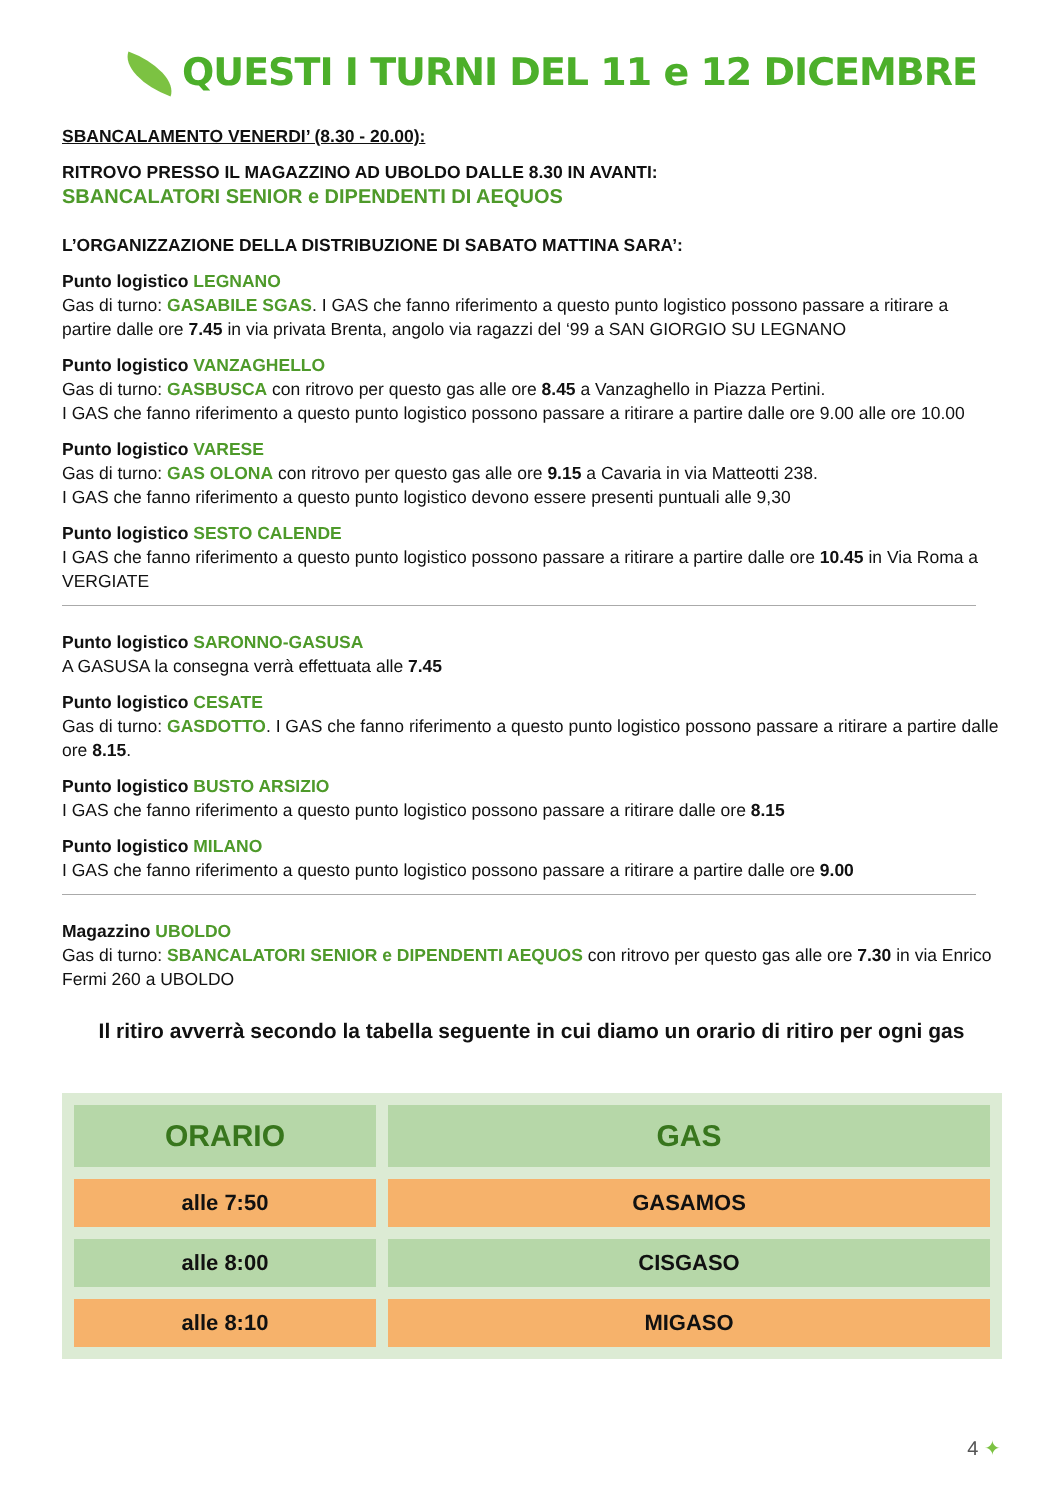QUESTI I TURNI DEL 11 e 12 DICEMBRE
SBANCALAMENTO VENERDI’ (8.30 - 20.00):
RITROVO PRESSO IL MAGAZZINO AD UBOLDO DALLE 8.30 IN AVANTI:
SBANCALATORI SENIOR e DIPENDENTI DI AEQUOS
L’ORGANIZZAZIONE DELLA DISTRIBUZIONE DI SABATO MATTINA SARA’:
Punto logistico LEGNANO
Gas di turno: GASABILE SGAS. I GAS che fanno riferimento a questo punto logistico possono passare a ritirare a partire dalle ore 7.45 in via privata Brenta, angolo via ragazzi del ‘99 a SAN GIORGIO SU LEGNANO
Punto logistico VANZAGHELLO
Gas di turno: GASBUSCA con ritrovo per questo gas alle ore 8.45 a Vanzaghello in Piazza Pertini.
I GAS che fanno riferimento a questo punto logistico possono passare a ritirare a partire dalle ore 9.00 alle ore 10.00
Punto logistico VARESE
Gas di turno: GAS OLONA con ritrovo per questo gas alle ore 9.15 a Cavaria in via Matteotti 238.
I GAS che fanno riferimento a questo punto logistico devono essere presenti puntuali alle 9,30
Punto logistico SESTO CALENDE
I GAS che fanno riferimento a questo punto logistico possono passare a ritirare a partire dalle ore 10.45 in Via Roma a VERGIATE
Punto logistico SARONNO-GASUSA
A GASUSA la consegna verrà effettuata alle 7.45
Punto logistico CESATE
Gas di turno: GASDOTTO. I GAS che fanno riferimento a questo punto logistico possono passare a ritirare a partire dalle ore 8.15.
Punto logistico BUSTO ARSIZIO
I GAS che fanno riferimento a questo punto logistico possono passare a ritirare dalle ore 8.15
Punto logistico MILANO
I GAS che fanno riferimento a questo punto logistico possono passare a ritirare a partire dalle ore 9.00
Magazzino UBOLDO
Gas di turno: SBANCALATORI SENIOR e DIPENDENTI AEQUOS con ritrovo per questo gas alle ore 7.30 in via Enrico Fermi 260 a UBOLDO
Il ritiro avverrà secondo la tabella seguente in cui diamo un orario di ritiro per ogni gas
| ORARIO | GAS |
| --- | --- |
| alle 7:50 | GASAMOS |
| alle 8:00 | CISGASO |
| alle 8:10 | MIGASO |
4 ✦